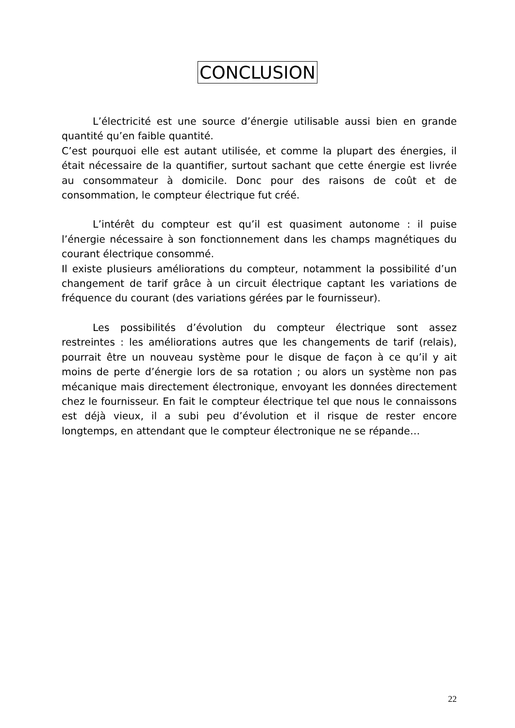CONCLUSION
L’électricité est une source d’énergie utilisable aussi bien en grande quantité qu’en faible quantité.
C’est pourquoi elle est autant utilisée, et comme la plupart des énergies, il était nécessaire de la quantifier, surtout sachant que cette énergie est livrée au consommateur à domicile. Donc pour des raisons de coût et de consommation, le compteur électrique fut créé.
L’intérêt du compteur est qu’il est quasiment autonome : il puise l’énergie nécessaire à son fonctionnement dans les champs magnétiques du courant électrique consommé.
Il existe plusieurs améliorations du compteur, notamment la possibilité d’un changement de tarif grâce à un circuit électrique captant les variations de fréquence du courant (des variations gérées par le fournisseur).
Les possibilités d’évolution du compteur électrique sont assez restreintes : les améliorations autres que les changements de tarif (relais), pourrait être un nouveau système pour le disque de façon à ce qu’il y ait moins de perte d’énergie lors de sa rotation ; ou alors un système non pas mécanique mais directement électronique, envoyant les données directement chez le fournisseur. En fait le compteur électrique tel que nous le connaissons est déjà vieux, il a subi peu d’évolution et il risque de rester encore longtemps, en attendant que le compteur électronique ne se répande…
22